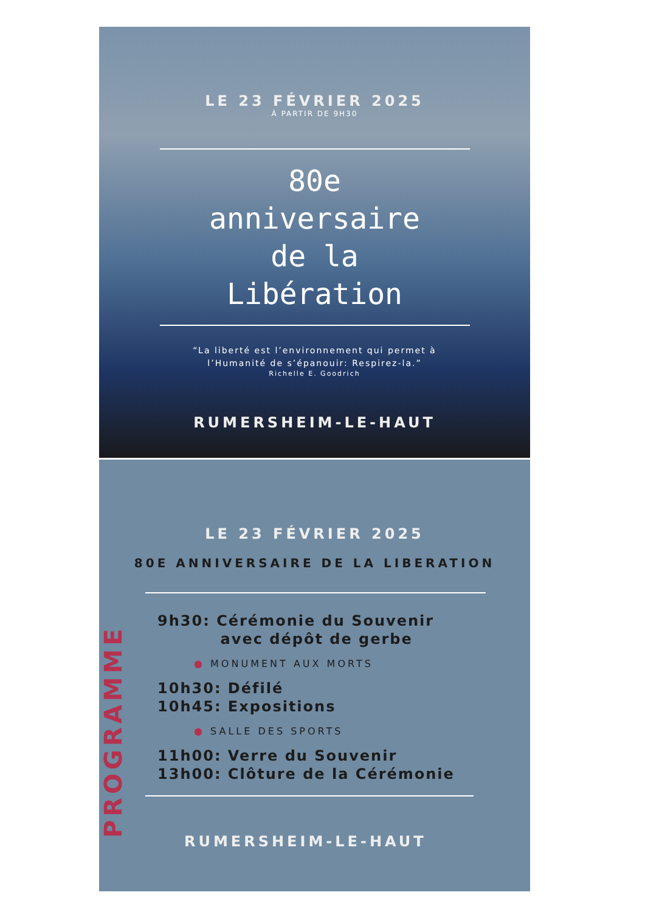LE 23 FÉVRIER 2025
À PARTIR DE 9H30
80e
anniversaire
de la
Libération
“La liberté est l’environnement qui permet à
l’Humanité de s’épanouir: Respirez-la.”
Richelle E. Goodrich
RUMERSHEIM-LE-HAUT
LE 23 FÉVRIER 2025
80E ANNIVERSAIRE DE LA LIBERATION
PROGRAMME
9h30: Cérémonie du Souvenir
avec dépôt de gerbe
● MONUMENT AUX MORTS
10h30: Défilé
10h45: Expositions
● SALLE DES SPORTS
11h00: Verre du Souvenir
13h00: Clôture de la Cérémonie
RUMERSHEIM-LE-HAUT